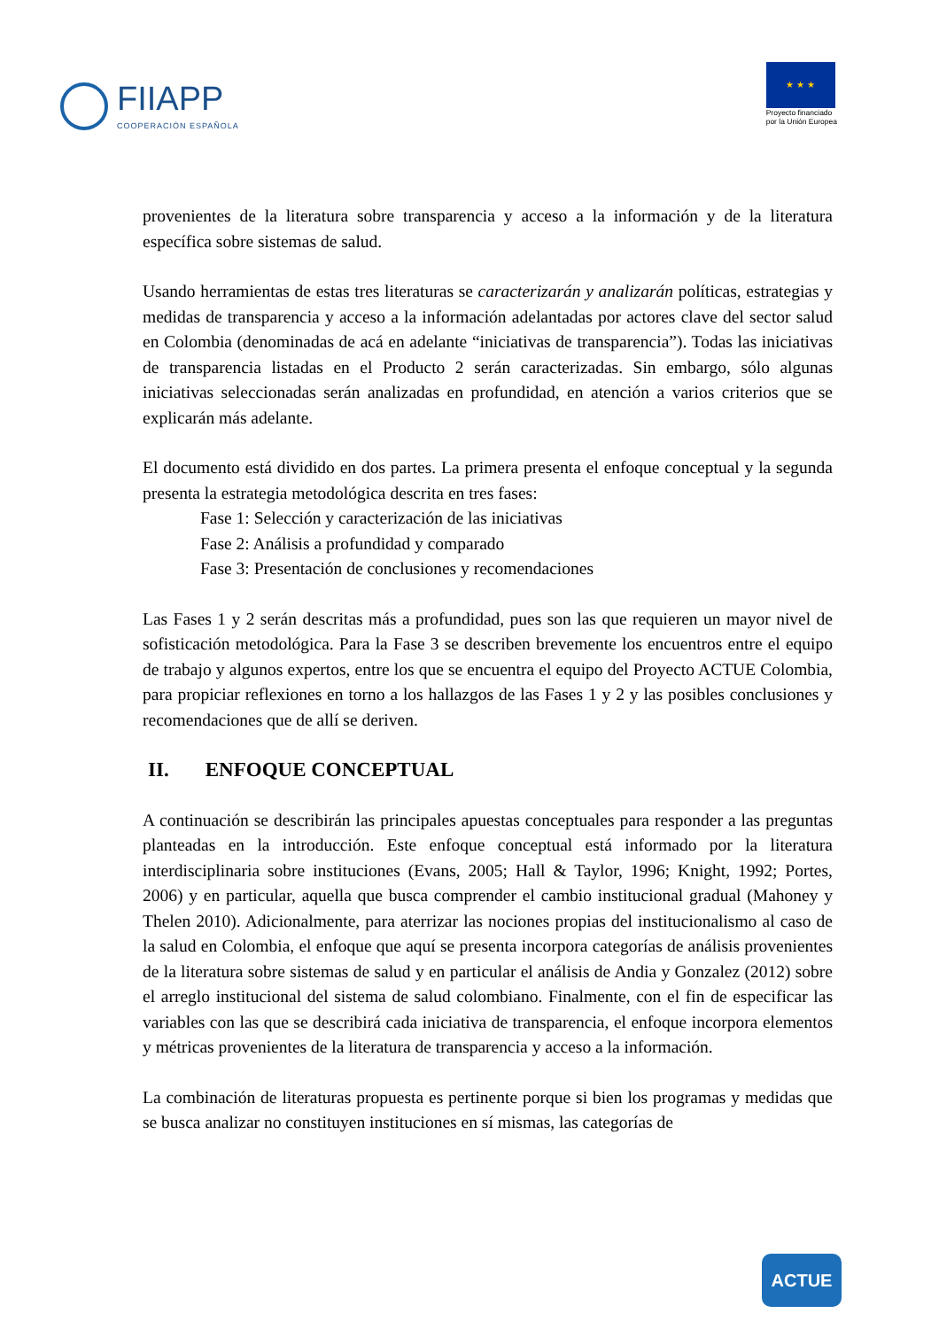FIIAPP
COOPERACIÓN ESPAÑOLA
★ ★ ★
Proyecto financiado
por la Unión Europea
provenientes de la literatura sobre transparencia y acceso a la información y de la literatura específica sobre sistemas de salud.
Usando herramientas de estas tres literaturas se caracterizarán y analizarán políticas, estrategias y medidas de transparencia y acceso a la información adelantadas por actores clave del sector salud en Colombia (denominadas de acá en adelante “iniciativas de transparencia”). Todas las iniciativas de transparencia listadas en el Producto 2 serán caracterizadas. Sin embargo, sólo algunas iniciativas seleccionadas serán analizadas en profundidad, en atención a varios criterios que se explicarán más adelante.
El documento está dividido en dos partes. La primera presenta el enfoque conceptual y la segunda presenta la estrategia metodológica descrita en tres fases:
Fase 1: Selección y caracterización de las iniciativas
Fase 2: Análisis a profundidad y comparado
Fase 3: Presentación de conclusiones y recomendaciones
Las Fases 1 y 2 serán descritas más a profundidad, pues son las que requieren un mayor nivel de sofisticación metodológica. Para la Fase 3 se describen brevemente los encuentros entre el equipo de trabajo y algunos expertos, entre los que se encuentra el equipo del Proyecto ACTUE Colombia, para propiciar reflexiones en torno a los hallazgos de las Fases 1 y 2 y las posibles conclusiones y recomendaciones que de allí se deriven.
II. ENFOQUE CONCEPTUAL
A continuación se describirán las principales apuestas conceptuales para responder a las preguntas planteadas en la introducción. Este enfoque conceptual está informado por la literatura interdisciplinaria sobre instituciones (Evans, 2005; Hall & Taylor, 1996; Knight, 1992; Portes, 2006) y en particular, aquella que busca comprender el cambio institucional gradual (Mahoney y Thelen 2010). Adicionalmente, para aterrizar las nociones propias del institucionalismo al caso de la salud en Colombia, el enfoque que aquí se presenta incorpora categorías de análisis provenientes de la literatura sobre sistemas de salud y en particular el análisis de Andia y Gonzalez (2012) sobre el arreglo institucional del sistema de salud colombiano. Finalmente, con el fin de especificar las variables con las que se describirá cada iniciativa de transparencia, el enfoque incorpora elementos y métricas provenientes de la literatura de transparencia y acceso a la información.
La combinación de literaturas propuesta es pertinente porque si bien los programas y medidas que se busca analizar no constituyen instituciones en sí mismas, las categorías de
ACTUE